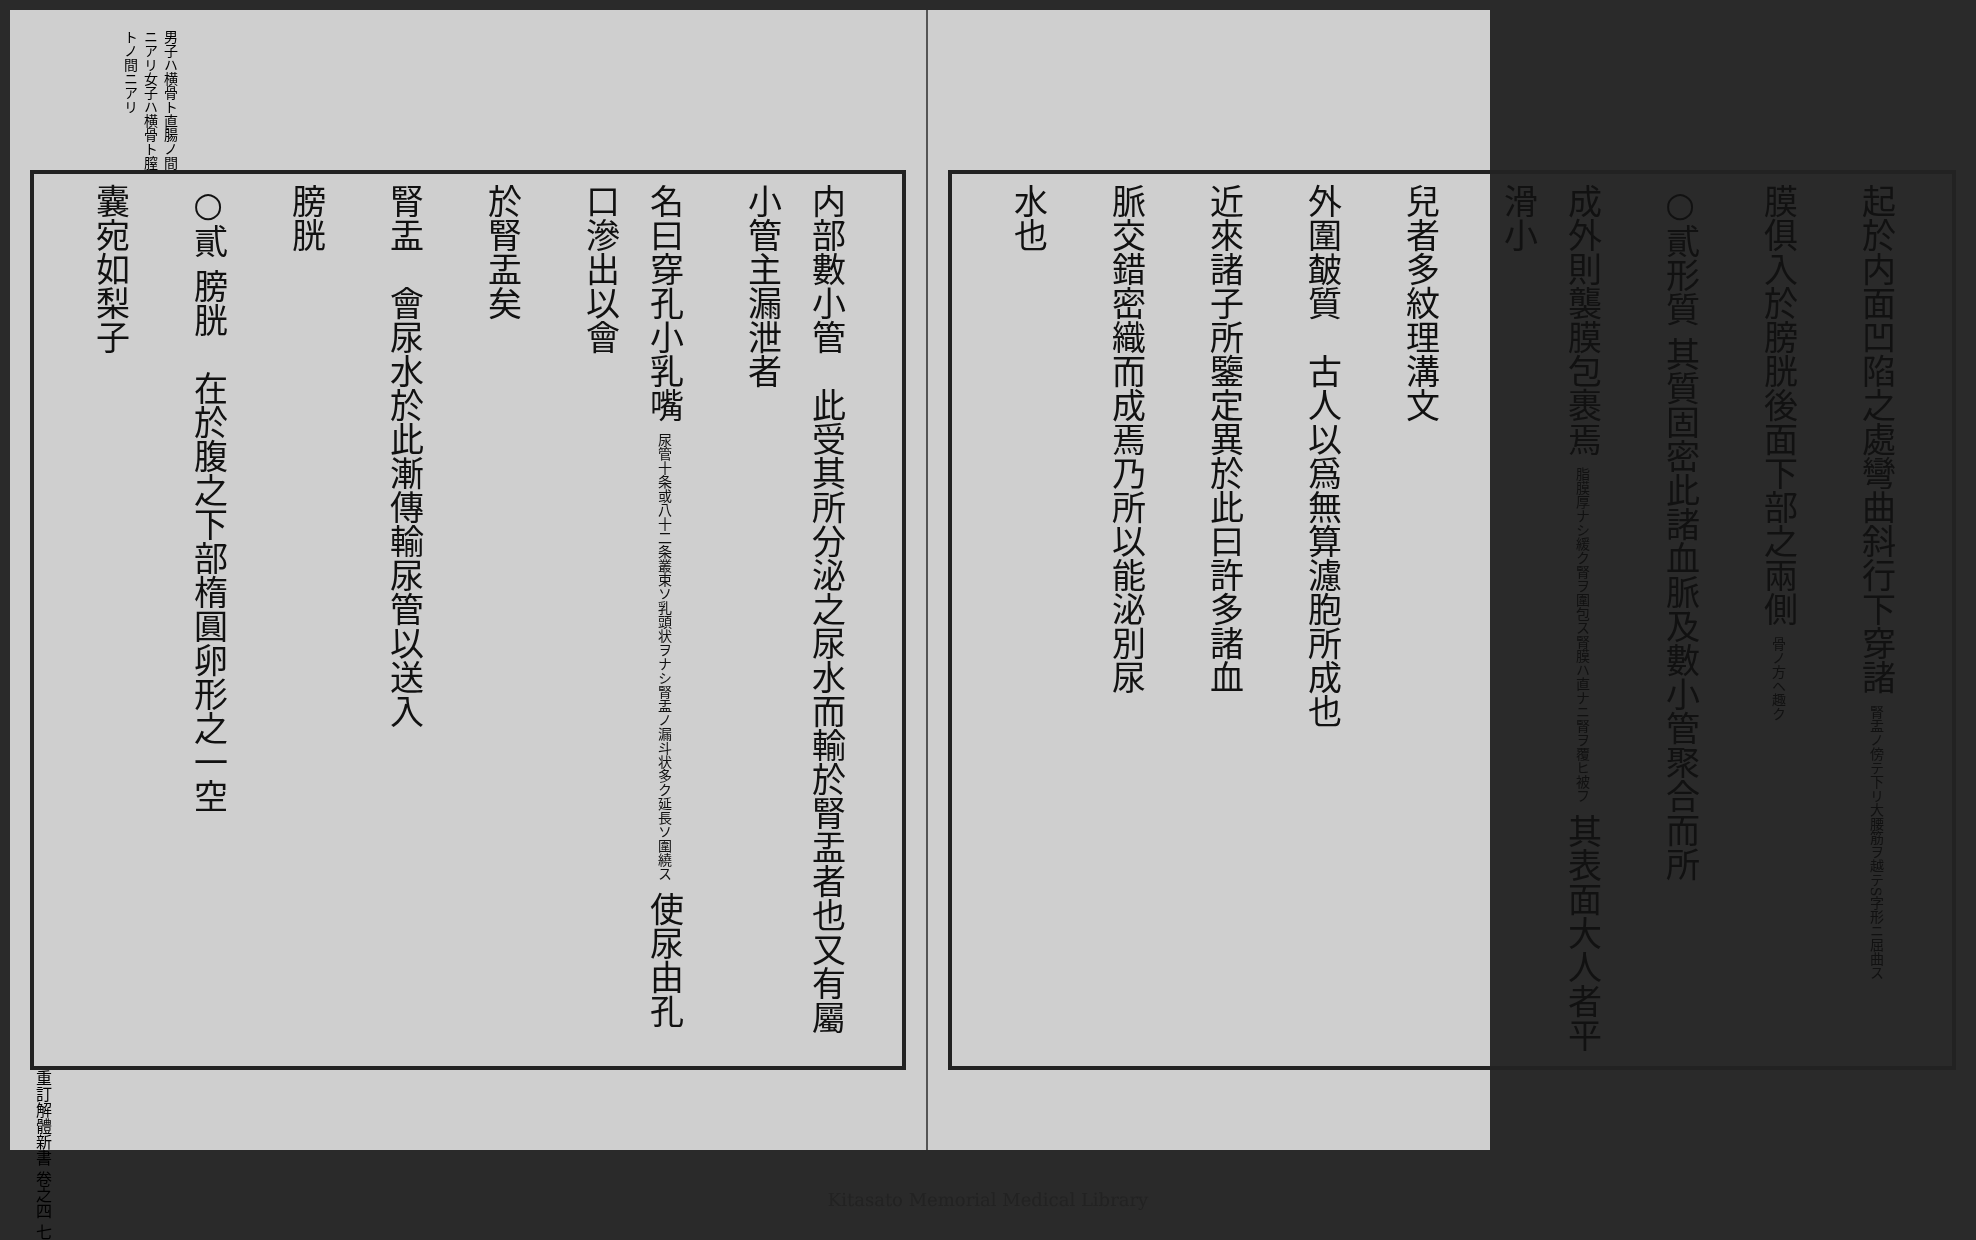男子ハ横骨ト直腸ノ間ニアリ女子ハ横骨ト膣トノ間ニアリ
内部數小管　此受其所分泌之尿水而輸於腎盂者也又有屬小管主漏泄者
名曰穿孔小乳嘴 尿管十条或八十二条叢束ソ乳頭状ヲナシ腎盂ノ漏斗状多ク延長ソ圍繞ス 使尿由孔口滲出以會
於腎盂矣
腎盂　會尿水於此漸傳輸尿管以送入
膀胱
○貳 膀胱　在於腹之下部楕圓卵形之一空
囊宛如梨子
重訂解體新書 卷之四 七
起於内面凹陷之處彎曲斜行下穿諸 腎盂ノ傍テ下リ大腰筋ヲ越テS字形ニ屈曲ス
膜俱入於膀胱後面下部之兩側 骨ノ方ヘ趣ク
○貳形質 其質固密此諸血脈及數小管聚合而所
成外則襲膜包裹焉 脂膜厚ナシ緩ク腎ヲ圍包ス腎膜ハ直ナニ腎ヲ覆ヒ被フ 其表面大人者平滑小
兒者多紋理溝文
外圍皶質　古人以爲無算濾胞所成也
近來諸子所鑒定異於此曰許多諸血
脈交錯密織而成焉乃所以能泌別尿
水也
Kitasato Memorial Medical Library